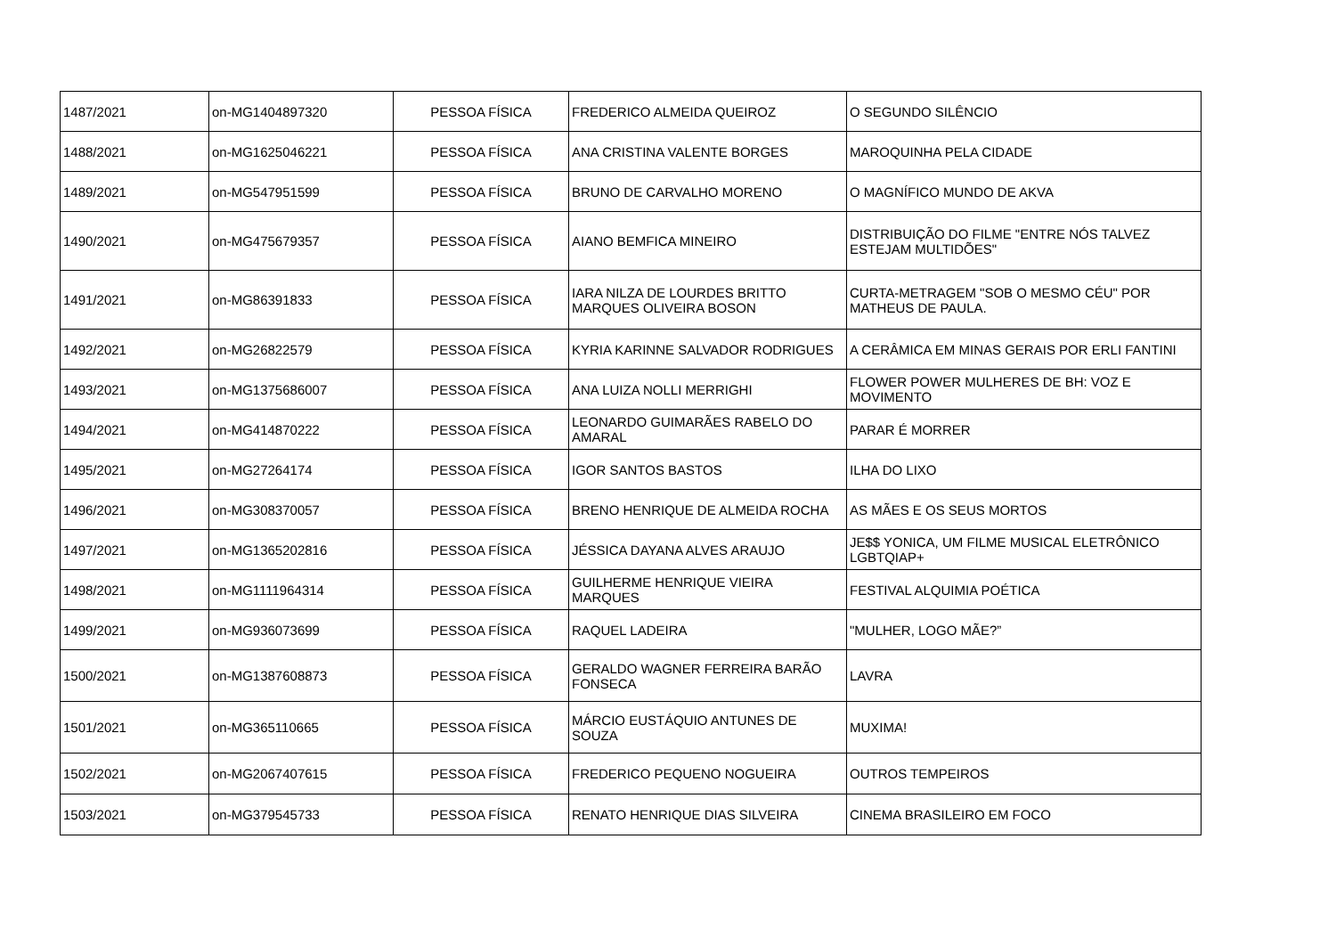| 1487/2021 | on-MG1404897320 | PESSOA FÍSICA | FREDERICO ALMEIDA QUEIROZ | O SEGUNDO SILÊNCIO |
| 1488/2021 | on-MG1625046221 | PESSOA FÍSICA | ANA CRISTINA VALENTE BORGES | MAROQUINHA PELA CIDADE |
| 1489/2021 | on-MG547951599 | PESSOA FÍSICA | BRUNO DE CARVALHO MORENO | O MAGNÍFICO MUNDO DE AKVA |
| 1490/2021 | on-MG475679357 | PESSOA FÍSICA | AIANO BEMFICA MINEIRO | DISTRIBUIÇÃO DO FILME "ENTRE NÓS TALVEZ ESTEJAM MULTIDÕES" |
| 1491/2021 | on-MG86391833 | PESSOA FÍSICA | IARA NILZA DE LOURDES BRITTO MARQUES OLIVEIRA BOSON | CURTA-METRAGEM "SOB O MESMO CÉU" POR MATHEUS DE PAULA. |
| 1492/2021 | on-MG26822579 | PESSOA FÍSICA | KYRIA KARINNE SALVADOR RODRIGUES | A CERÂMICA EM MINAS GERAIS POR ERLI FANTINI |
| 1493/2021 | on-MG1375686007 | PESSOA FÍSICA | ANA LUIZA NOLLI MERRIGHI | FLOWER POWER MULHERES DE BH: VOZ E MOVIMENTO |
| 1494/2021 | on-MG414870222 | PESSOA FÍSICA | LEONARDO GUIMARÃES RABELO DO AMARAL | PARAR É MORRER |
| 1495/2021 | on-MG27264174 | PESSOA FÍSICA | IGOR SANTOS BASTOS | ILHA DO LIXO |
| 1496/2021 | on-MG308370057 | PESSOA FÍSICA | BRENO HENRIQUE DE ALMEIDA ROCHA | AS MÃES E OS SEUS MORTOS |
| 1497/2021 | on-MG1365202816 | PESSOA FÍSICA | JÉSSICA DAYANA ALVES ARAUJO | JE$$ YONICA, UM FILME MUSICAL ELETRÔNICO LGBTQIAP+ |
| 1498/2021 | on-MG1111964314 | PESSOA FÍSICA | GUILHERME HENRIQUE VIEIRA MARQUES | FESTIVAL ALQUIMIA POÉTICA |
| 1499/2021 | on-MG936073699 | PESSOA FÍSICA | RAQUEL LADEIRA | "MULHER, LOGO MÃE?” |
| 1500/2021 | on-MG1387608873 | PESSOA FÍSICA | GERALDO WAGNER FERREIRA BARÃO FONSECA | LAVRA |
| 1501/2021 | on-MG365110665 | PESSOA FÍSICA | MÁRCIO EUSTÁQUIO ANTUNES DE SOUZA | MUXIMA! |
| 1502/2021 | on-MG2067407615 | PESSOA FÍSICA | FREDERICO PEQUENO NOGUEIRA | OUTROS TEMPEIROS |
| 1503/2021 | on-MG379545733 | PESSOA FÍSICA | RENATO HENRIQUE DIAS SILVEIRA | CINEMA BRASILEIRO EM FOCO |